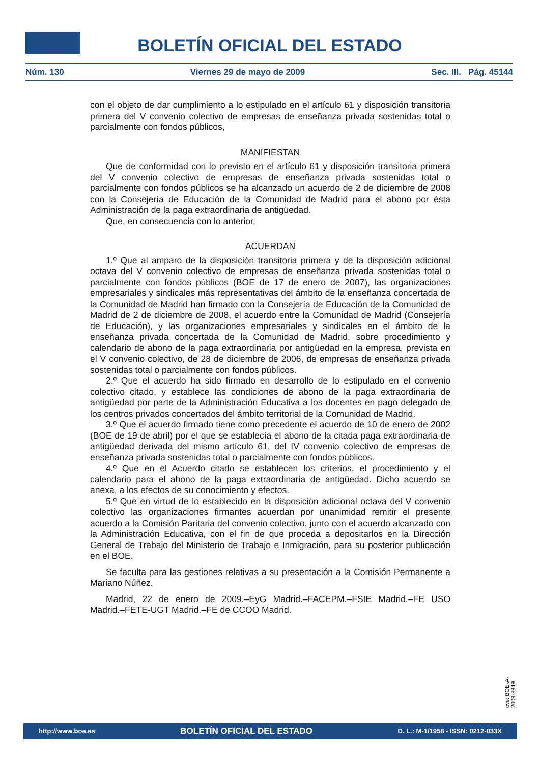BOLETÍN OFICIAL DEL ESTADO
Núm. 130 Viernes 29 de mayo de 2009 Sec. III. Pág. 45144
con el objeto de dar cumplimiento a lo estipulado en el artículo 61 y disposición transitoria primera del V convenio colectivo de empresas de enseñanza privada sostenidas total o parcialmente con fondos públicos,
MANIFIESTAN
Que de conformidad con lo previsto en el artículo 61 y disposición transitoria primera del V convenio colectivo de empresas de enseñanza privada sostenidas total o parcialmente con fondos públicos se ha alcanzado un acuerdo de 2 de diciembre de 2008 con la Consejería de Educación de la Comunidad de Madrid para el abono por ésta Administración de la paga extraordinaria de antigüedad.
Que, en consecuencia con lo anterior,
ACUERDAN
1.º Que al amparo de la disposición transitoria primera y de la disposición adicional octava del V convenio colectivo de empresas de enseñanza privada sostenidas total o parcialmente con fondos públicos (BOE de 17 de enero de 2007), las organizaciones empresariales y sindicales más representativas del ámbito de la enseñanza concertada de la Comunidad de Madrid han firmado con la Consejería de Educación de la Comunidad de Madrid de 2 de diciembre de 2008, el acuerdo entre la Comunidad de Madrid (Consejería de Educación), y las organizaciones empresariales y sindicales en el ámbito de la enseñanza privada concertada de la Comunidad de Madrid, sobre procedimiento y calendario de abono de la paga extraordinaria por antigüedad en la empresa, prevista en el V convenio colectivo, de 28 de diciembre de 2006, de empresas de enseñanza privada sostenidas total o parcialmente con fondos públicos.
2.º Que el acuerdo ha sido firmado en desarrollo de lo estipulado en el convenio colectivo citado, y establece las condiciones de abono de la paga extraordinaria de antigüedad por parte de la Administración Educativa a los docentes en pago delegado de los centros privados concertados del ámbito territorial de la Comunidad de Madrid.
3.º Que el acuerdo firmado tiene como precedente el acuerdo de 10 de enero de 2002 (BOE de 19 de abril) por el que se establecía el abono de la citada paga extraordinaria de antigüedad derivada del mismo artículo 61, del IV convenio colectivo de empresas de enseñanza privada sostenidas total o parcialmente con fondos públicos.
4.º Que en el Acuerdo citado se establecen los criterios, el procedimiento y el calendario para el abono de la paga extraordinaria de antigüedad. Dicho acuerdo se anexa, a los efectos de su conocimiento y efectos.
5.º Que en virtud de lo establecido en la disposición adicional octava del V convenio colectivo las organizaciones firmantes acuerdan por unanimidad remitir el presente acuerdo a la Comisión Paritaria del convenio colectivo, junto con el acuerdo alcanzado con la Administración Educativa, con el fin de que proceda a depositarlos en la Dirección General de Trabajo del Ministerio de Trabajo e Inmigración, para su posterior publicación en el BOE.
Se faculta para las gestiones relativas a su presentación a la Comisión Permanente a Mariano Núñez.
Madrid, 22 de enero de 2009.–EyG Madrid.–FACEPM.–FSIE Madrid.–FE USO Madrid.–FETE-UGT Madrid.–FE de CCOO Madrid.
cve: BOE-A-2009-8949
http://www.boe.es BOLETÍN OFICIAL DEL ESTADO D. L.: M-1/1958 - ISSN: 0212-033X